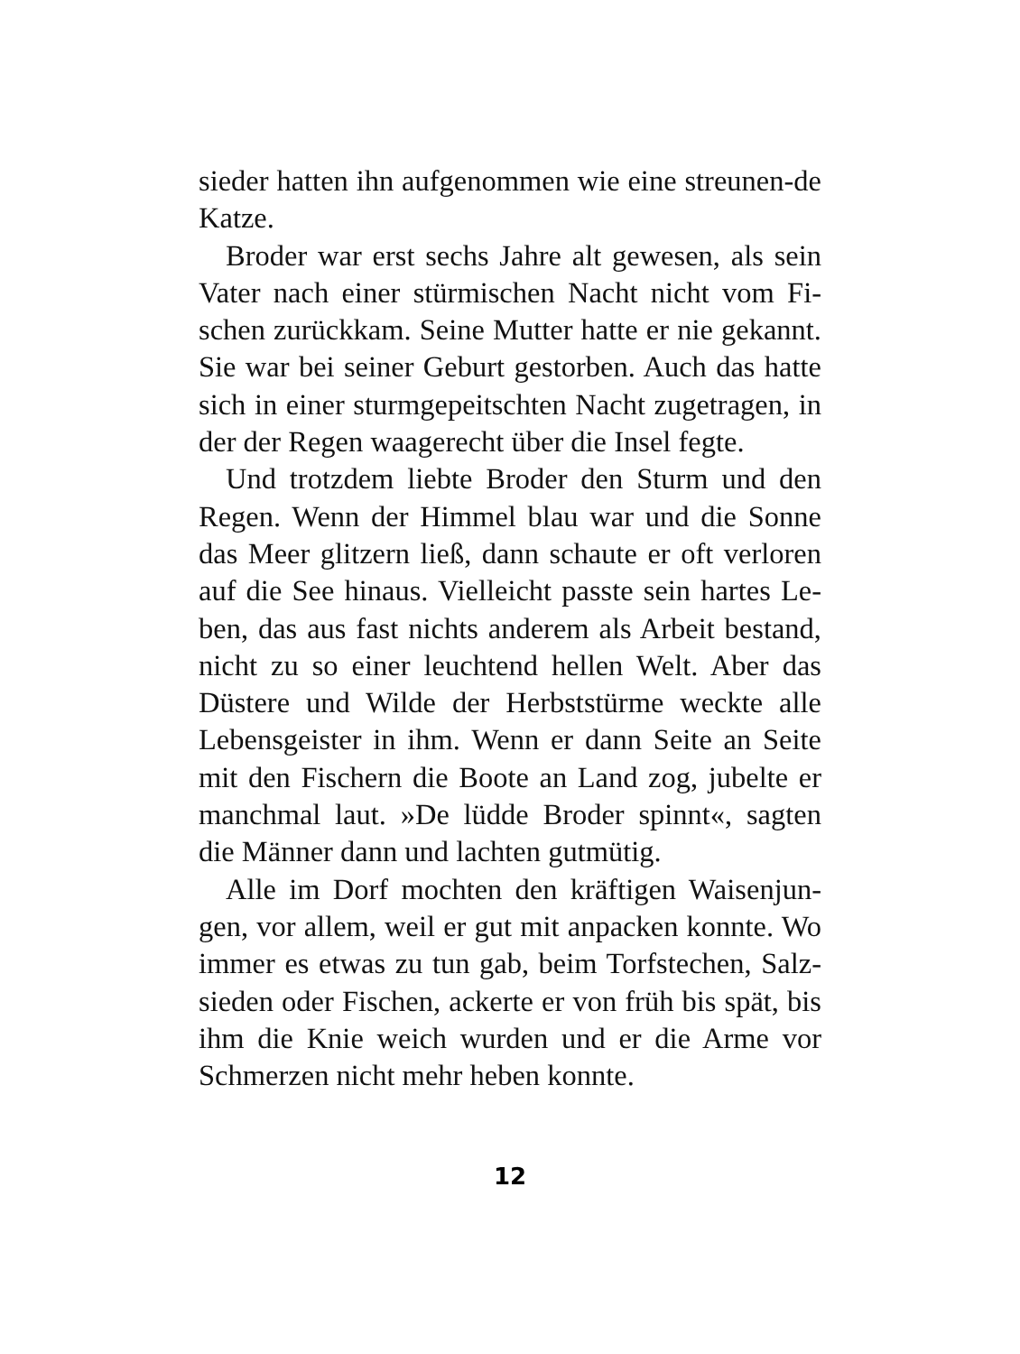sieder hatten ihn aufgenommen wie eine streunen-de Katze.
Broder war erst sechs Jahre alt gewesen, als sein Vater nach einer stürmischen Nacht nicht vom Fi-schen zurückkam. Seine Mutter hatte er nie gekannt. Sie war bei seiner Geburt gestorben. Auch das hatte sich in einer sturmgepeitschten Nacht zugetragen, in der der Regen waagerecht über die Insel fegte.
Und trotzdem liebte Broder den Sturm und den Regen. Wenn der Himmel blau war und die Sonne das Meer glitzern ließ, dann schaute er oft verloren auf die See hinaus. Vielleicht passte sein hartes Le-ben, das aus fast nichts anderem als Arbeit bestand, nicht zu so einer leuchtend hellen Welt. Aber das Düstere und Wilde der Herbststürme weckte alle Lebensgeister in ihm. Wenn er dann Seite an Seite mit den Fischern die Boote an Land zog, jubelte er manchmal laut. »De lüdde Broder spinnt«, sagten die Männer dann und lachten gutmütig.
Alle im Dorf mochten den kräftigen Waisenjun-gen, vor allem, weil er gut mit anpacken konnte. Wo immer es etwas zu tun gab, beim Torfstechen, Salz-sieden oder Fischen, ackerte er von früh bis spät, bis ihm die Knie weich wurden und er die Arme vor Schmerzen nicht mehr heben konnte.
12